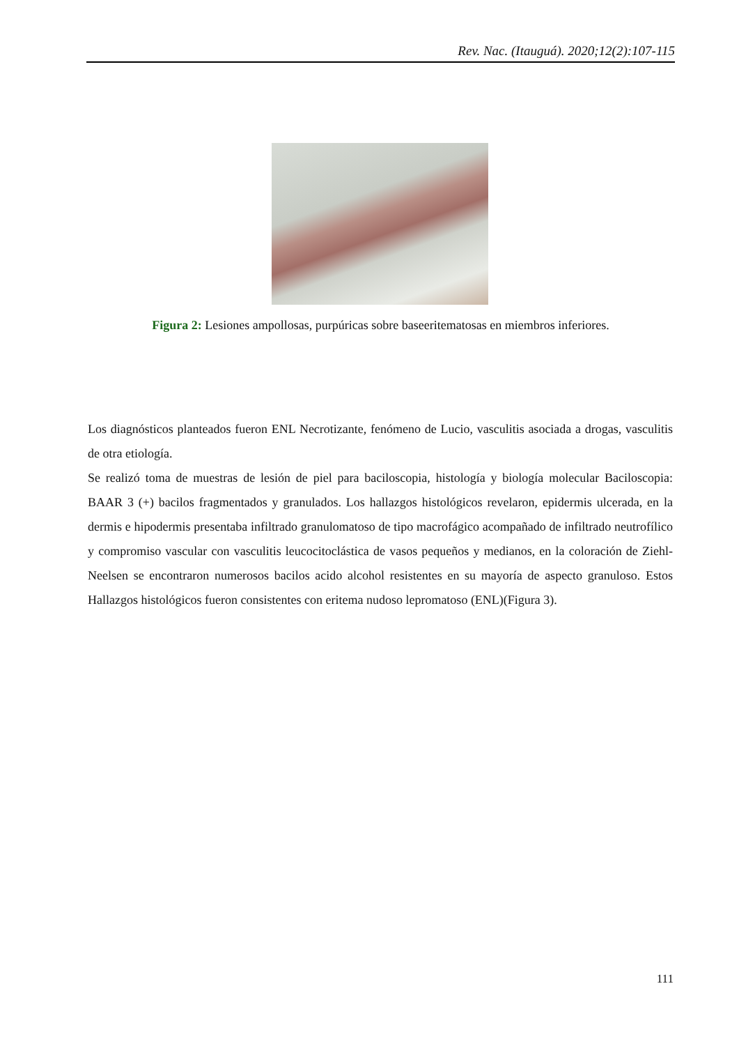Rev. Nac. (Itauguá). 2020;12(2):107-115
Figura 2: Lesiones ampollosas, purpúricas sobre baseeritematosas en miembros inferiores.
Los diagnósticos planteados fueron ENL Necrotizante, fenómeno de Lucio, vasculitis asociada a drogas, vasculitis de otra etiología.
Se realizó toma de muestras de lesión de piel para baciloscopia, histología y biología molecular Baciloscopia: BAAR 3 (+) bacilos fragmentados y granulados. Los hallazgos histológicos revelaron, epidermis ulcerada, en la dermis e hipodermis presentaba infiltrado granulomatoso de tipo macrofágico acompañado de infiltrado neutrofílico y compromiso vascular con vasculitis leucocitoclástica de vasos pequeños y medianos, en la coloración de Ziehl-Neelsen se encontraron numerosos bacilos acido alcohol resistentes en su mayoría de aspecto granuloso. Estos Hallazgos histológicos fueron consistentes con eritema nudoso lepromatoso (ENL)(Figura 3).
111